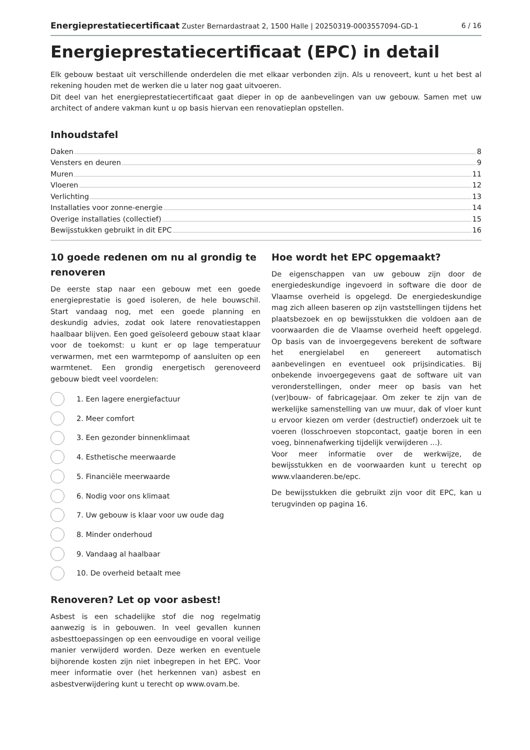Energieprestatiecertificaat Zuster Bernardastraat 2, 1500 Halle | 20250319-0003557094-GD-1 6 / 16
Energieprestatiecertificaat (EPC) in detail
Elk gebouw bestaat uit verschillende onderdelen die met elkaar verbonden zijn. Als u renoveert, kunt u het best al rekening houden met de werken die u later nog gaat uitvoeren.
Dit deel van het energieprestatiecertificaat gaat dieper in op de aanbevelingen van uw gebouw. Samen met uw architect of andere vakman kunt u op basis hiervan een renovatieplan opstellen.
Inhoudstafel
Daken 8
Vensters en deuren 9
Muren 11
Vloeren 12
Verlichting 13
Installaties voor zonne-energie 14
Overige installaties (collectief) 15
Bewijsstukken gebruikt in dit EPC 16
10 goede redenen om nu al grondig te renoveren
De eerste stap naar een gebouw met een goede energieprestatie is goed isoleren, de hele bouwschil. Start vandaag nog, met een goede planning en deskundig advies, zodat ook latere renovatiestappen haalbaar blijven. Een goed geïsoleerd gebouw staat klaar voor de toekomst: u kunt er op lage temperatuur verwarmen, met een warmtepomp of aansluiten op een warmtenet. Een grondig energetisch gerenoveerd gebouw biedt veel voordelen:
1. Een lagere energiefactuur
2. Meer comfort
3. Een gezonder binnenklimaat
4. Esthetische meerwaarde
5. Financiële meerwaarde
6. Nodig voor ons klimaat
7. Uw gebouw is klaar voor uw oude dag
8. Minder onderhoud
9. Vandaag al haalbaar
10. De overheid betaalt mee
Renoveren? Let op voor asbest!
Asbest is een schadelijke stof die nog regelmatig aanwezig is in gebouwen. In veel gevallen kunnen asbesttoepassingen op een eenvoudige en vooral veilige manier verwijderd worden. Deze werken en eventuele bijhorende kosten zijn niet inbegrepen in het EPC. Voor meer informatie over (het herkennen van) asbest en asbestverwijdering kunt u terecht op www.ovam.be.
Hoe wordt het EPC opgemaakt?
De eigenschappen van uw gebouw zijn door de energiedeskundige ingevoerd in software die door de Vlaamse overheid is opgelegd. De energiedeskundige mag zich alleen baseren op zijn vaststellingen tijdens het plaatsbezoek en op bewijsstukken die voldoen aan de voorwaarden die de Vlaamse overheid heeft opgelegd. Op basis van de invoergegevens berekent de software het energielabel en genereert automatisch aanbevelingen en eventueel ook prijsindicaties. Bij onbekende invoergegevens gaat de software uit van veronderstellingen, onder meer op basis van het (ver)bouw- of fabricagejaar. Om zeker te zijn van de werkelijke samenstelling van uw muur, dak of vloer kunt u ervoor kiezen om verder (destructief) onderzoek uit te voeren (losschroeven stopcontact, gaatje boren in een voeg, binnenafwerking tijdelijk verwijderen ...).
Voor meer informatie over de werkwijze, de bewijsstukken en de voorwaarden kunt u terecht op www.vlaanderen.be/epc.
De bewijsstukken die gebruikt zijn voor dit EPC, kan u terugvinden op pagina 16.